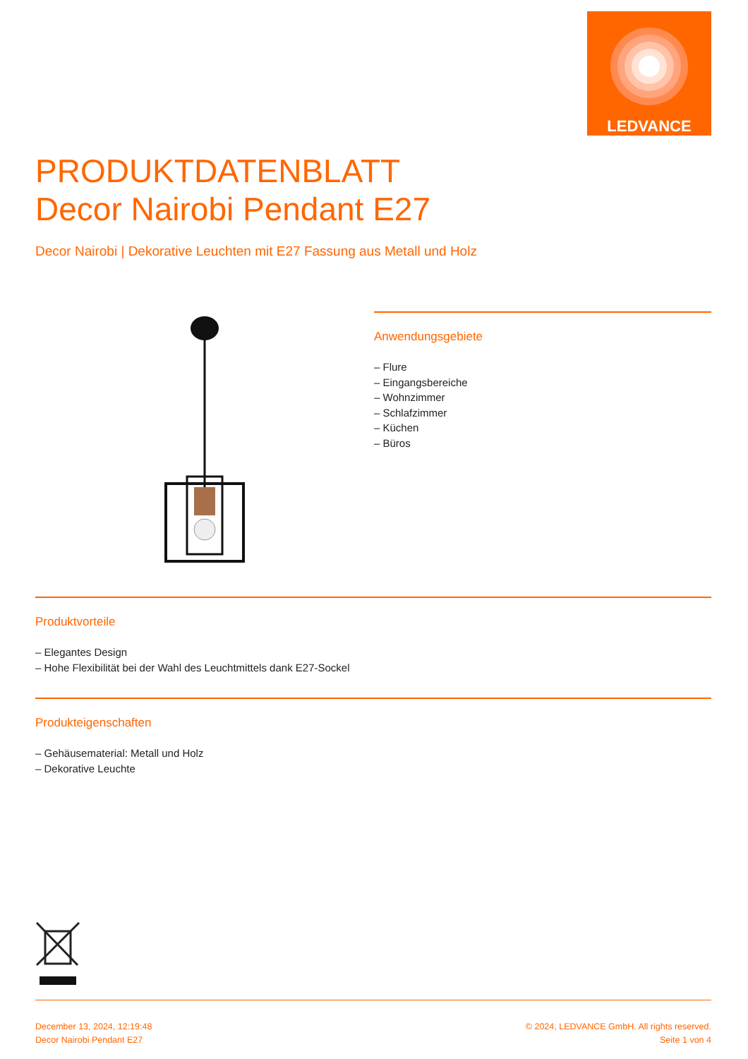LEDVANCE
PRODUKTDATENBLATT
Decor Nairobi Pendant E27
Decor Nairobi | Dekorative Leuchten mit E27 Fassung aus Metall und Holz
Anwendungsgebiete
– Flure
– Eingangsbereiche
– Wohnzimmer
– Schlafzimmer
– Küchen
– Büros
Produktvorteile
– Elegantes Design
– Hohe Flexibilität bei der Wahl des Leuchtmittels dank E27-Sockel
Produkteigenschaften
– Gehäusematerial: Metall und Holz
– Dekorative Leuchte
December 13, 2024, 12:19:48
Decor Nairobi Pendant E27
© 2024, LEDVANCE GmbH. All rights reserved.
Seite 1 von 4